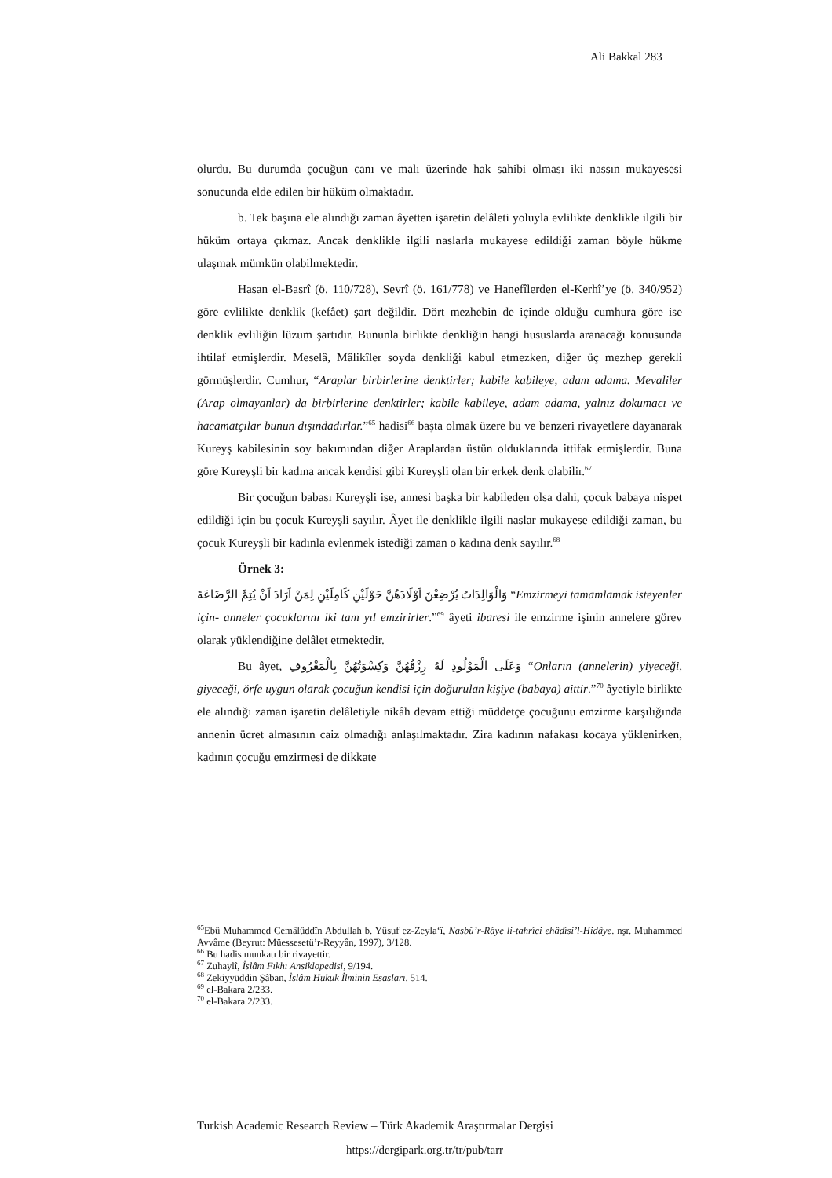Ali Bakkal 283
olurdu. Bu durumda çocuğun canı ve malı üzerinde hak sahibi olması iki nassın mukayesesi sonucunda elde edilen bir hüküm olmaktadır.
b. Tek başına ele alındığı zaman âyetten işaretin delâleti yoluyla evlilikte denklikle ilgili bir hüküm ortaya çıkmaz. Ancak denklikle ilgili naslarla mukayese edildiği zaman böyle hükme ulaşmak mümkün olabilmektedir.
Hasan el-Basrî (ö. 110/728), Sevrî (ö. 161/778) ve Hanefîlerden el-Kerhî’ye (ö. 340/952) göre evlilikte denklik (kefâet) şart değildir. Dört mezhebin de içinde olduğu cumhura göre ise denklik evliliğin lüzum şartıdır. Bununla birlikte denkliğin hangi hususlarda aranacağı konusunda ihtilaf etmişlerdir. Meselâ, Mâlikîler soyda denkliği kabul etmezken, diğer üç mezhep gerekli görmüşlerdir. Cumhur, “Araplar birbirlerine denktirler; kabile kabileye, adam adama. Mevaliler (Arap olmayanlar) da birbirlerine denktirler; kabile kabileye, adam adama, yalnız dokumacı ve hacamatçılar bunun dışındadırlar.”<sup>65</sup> hadisi<sup>66</sup> başta olmak üzere bu ve benzeri rivayetlere dayanarak Kureyş kabilesinin soy bakımından diğer Araplardan üstün olduklarında ittifak etmişlerdir. Buna göre Kureyşli bir kadına ancak kendisi gibi Kureyşli olan bir erkek denk olabilir.<sup>67</sup>
Bir çocuğun babası Kureyşli ise, annesi başka bir kabileden olsa dahi, çocuk babaya nispet edildiği için bu çocuk Kureyşli sayılır. Âyet ile denklikle ilgili naslar mukayese edildiği zaman, bu çocuk Kureyşli bir kadınla evlenmek istediği zaman o kadına denk sayılır.<sup>68</sup>
Örnek 3:
وَالْوَالِدَاتُ يُرْضِعْنَ اَوْلَادَهُنَّ حَوْلَيْنِ كَامِلَيْنِ لِمَنْ اَرَادَ اَنْ يُتِمَّ الرَّضَاعَةَ “Emzirmeyi tamamlamak isteyenler için- anneler çocuklarını iki tam yıl emzirirler.”<sup>69</sup> âyeti ibaresi ile emzirme işinin annelere görev olarak yüklendiğine delâlet etmektedir.
Bu âyet, وَعَلَى الْمَوْلُودِ لَهُ رِزْقُهُنَّ وَكِسْوَتُهُنَّ بِالْمَعْرُوفِ “Onların (annelerin) yiyeceği, giyeceği, örfe uygun olarak çocuğun kendisi için doğurulan kişiye (babaya) aittir.”<sup>70</sup> âyetiyle birlikte ele alındığı zaman işaretin delâletiyle nikâh devam ettiği müddetçe çocuğunu emzirme karşılığında annenin ücret almasının caiz olmadığı anlaşılmaktadır. Zira kadının nafakası kocaya yüklenirken, kadının çocuğu emzirmesi de dikkate
<sup>65</sup> Ebû Muhammed Cemâlüddîn Abdullah b. Yûsuf ez-Zeyla‘î, Nasbü’r-Râye li-tahrîci ehâdîsi’l-Hidâye. nşr. Muhammed Avvâme (Beyrut: Müessesetü’r-Reyyân, 1997), 3/128.
<sup>66</sup> Bu hadis munkatı bir rivayettir.
<sup>67</sup> Zuhaylî, İslâm Fıkhı Ansiklopedisi, 9/194.
<sup>68</sup> Zekiyyüddin Şâban, İslâm Hukuk İlminin Esasları, 514.
<sup>69</sup> el-Bakara 2/233.
<sup>70</sup> el-Bakara 2/233.
Turkish Academic Research Review – Türk Akademik Araştırmalar Dergisi
https://dergipark.org.tr/tr/pub/tarr